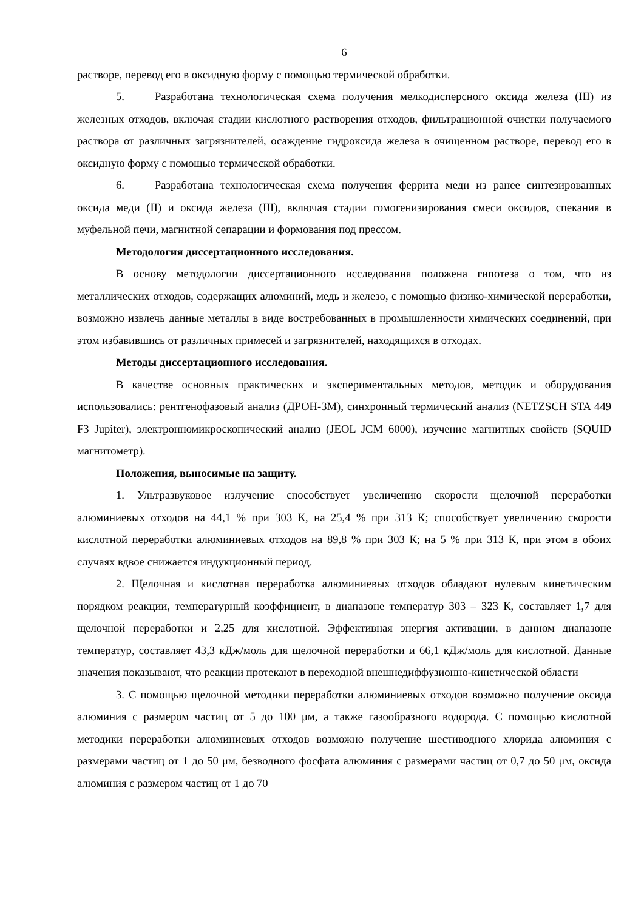6
растворе, перевод его в оксидную форму с помощью термической обработки.
5. Разработана технологическая схема получения мелкодисперсного оксида железа (III) из железных отходов, включая стадии кислотного растворения отходов, фильтрационной очистки получаемого раствора от различных загрязнителей, осаждение гидроксида железа в очищенном растворе, перевод его в оксидную форму с помощью термической обработки.
6. Разработана технологическая схема получения феррита меди из ранее синтезированных оксида меди (II) и оксида железа (III), включая стадии гомогенизирования смеси оксидов, спекания в муфельной печи, магнитной сепарации и формования под прессом.
Методология диссертационного исследования.
В основу методологии диссертационного исследования положена гипотеза о том, что из металлических отходов, содержащих алюминий, медь и железо, с помощью физико-химической переработки, возможно извлечь данные металлы в виде востребованных в промышленности химических соединений, при этом избавившись от различных примесей и загрязнителей, находящихся в отходах.
Методы диссертационного исследования.
В качестве основных практических и экспериментальных методов, методик и оборудования использовались: рентгенофазовый анализ (ДРОН-3М), синхронный термический анализ (NETZSCH STA 449 F3 Jupiter), электронномикроскопический анализ (JEOL JCM 6000), изучение магнитных свойств (SQUID магнитометр).
Положения, выносимые на защиту.
1. Ультразвуковое излучение способствует увеличению скорости щелочной переработки алюминиевых отходов на 44,1 % при 303 К, на 25,4 % при 313 К; способствует увеличению скорости кислотной переработки алюминиевых отходов на 89,8 % при 303 К; на 5 % при 313 К, при этом в обоих случаях вдвое снижается индукционный период.
2. Щелочная и кислотная переработка алюминиевых отходов обладают нулевым кинетическим порядком реакции, температурный коэффициент, в диапазоне температур 303 – 323 К, составляет 1,7 для щелочной переработки и 2,25 для кислотной. Эффективная энергия активации, в данном диапазоне температур, составляет 43,3 кДж/моль для щелочной переработки и 66,1 кДж/моль для кислотной. Данные значения показывают, что реакции протекают в переходной внешнедиффузионно-кинетической области
3. С помощью щелочной методики переработки алюминиевых отходов возможно получение оксида алюминия с размером частиц от 5 до 100 μм, а также газообразного водорода. С помощью кислотной методики переработки алюминиевых отходов возможно получение шестиводного хлорида алюминия с размерами частиц от 1 до 50 μм, безводного фосфата алюминия с размерами частиц от 0,7 до 50 μм, оксида алюминия с размером частиц от 1 до 70